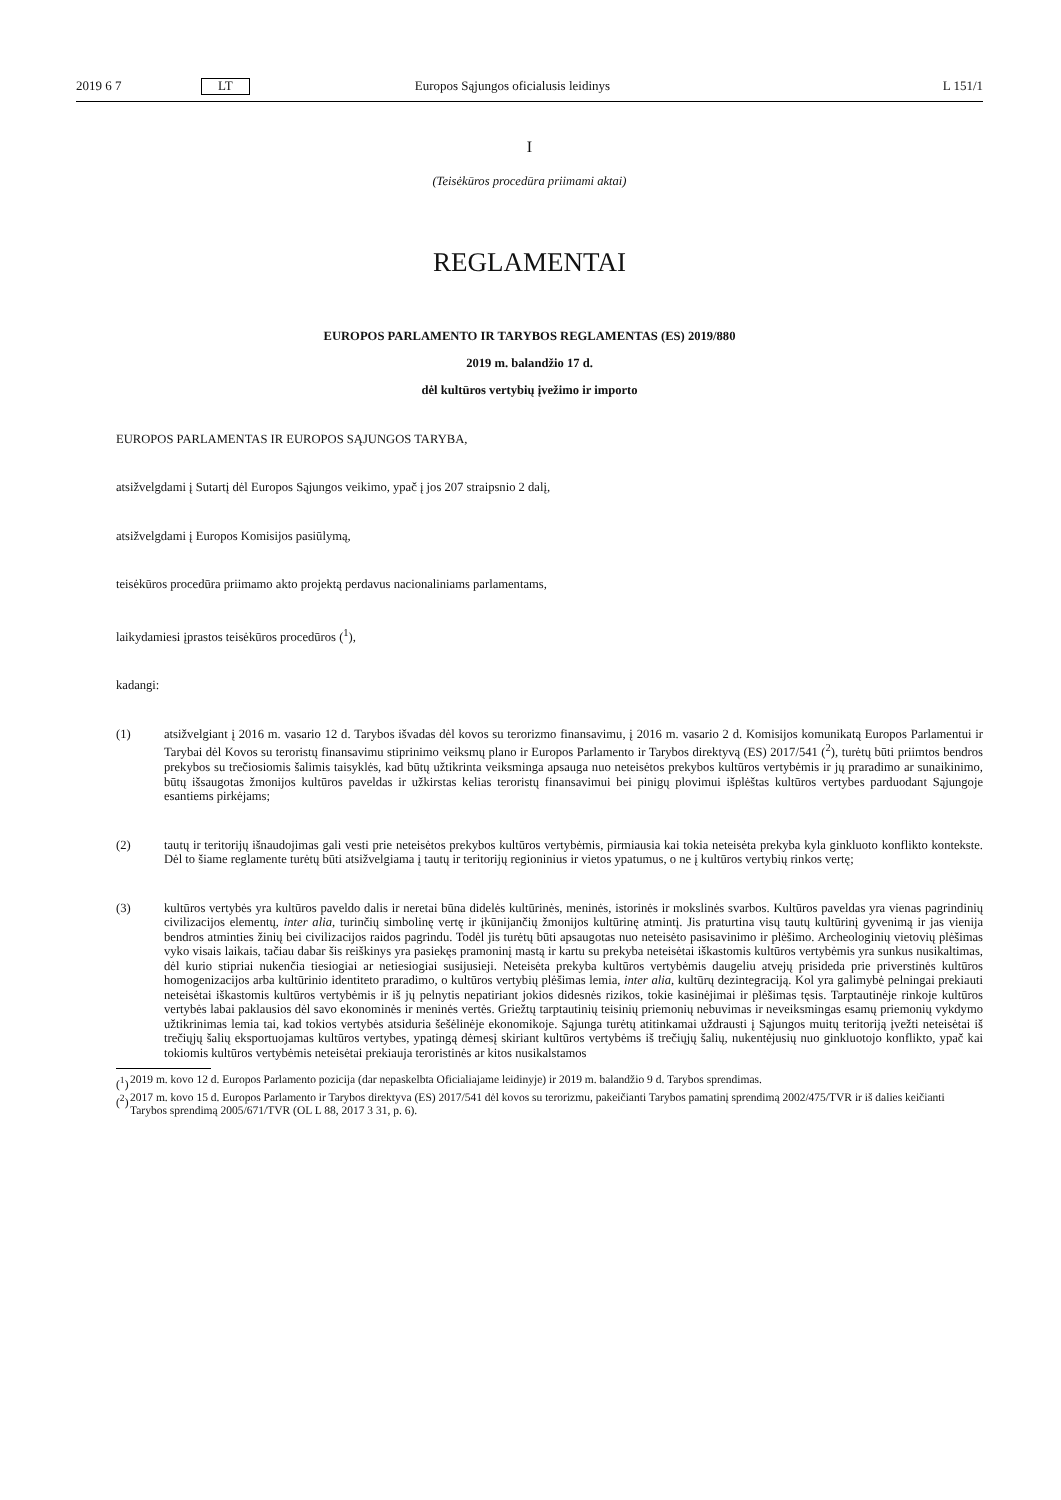2019 6 7 LT Europos Sąjungos oficialusis leidinys L 151/1
I
(Teisėkūros procedūra priimami aktai)
REGLAMENTAI
EUROPOS PARLAMENTO IR TARYBOS REGLAMENTAS (ES) 2019/880
2019 m. balandžio 17 d.
dėl kultūros vertybių įvežimo ir importo
EUROPOS PARLAMENTAS IR EUROPOS SĄJUNGOS TARYBA,
atsižvelgdami į Sutartį dėl Europos Sąjungos veikimo, ypač į jos 207 straipsnio 2 dalį,
atsižvelgdami į Europos Komisijos pasiūlymą,
teisėkūros procedūra priimamo akto projektą perdavus nacionaliniams parlamentams,
laikydamiesi įprastos teisėkūros procedūros (<sup>1</sup>),
kadangi:
(1) atsižvelgiant į 2016 m. vasario 12 d. Tarybos išvadas dėl kovos su terorizmo finansavimu, į 2016 m. vasario 2 d. Komisijos komunikatą Europos Parlamentui ir Tarybai dėl Kovos su teroristų finansavimu stiprinimo veiksmų plano ir Europos Parlamento ir Tarybos direktyvą (ES) 2017/541 (<sup>2</sup>), turėtų būti priimtos bendros prekybos su trečiosiomis šalimis taisyklės, kad būtų užtikrinta veiksminga apsauga nuo neteisėtos prekybos kultūros vertybėmis ir jų praradimo ar sunaikinimo, būtų išsaugotas žmonijos kultūros paveldas ir užkirstas kelias teroristų finansavimui bei pinigų plovimui išplėštas kultūros vertybes parduodant Sąjungoje esantiems pirkėjams;
(2) tautų ir teritorijų išnaudojimas gali vesti prie neteisėtos prekybos kultūros vertybėmis, pirmiausia kai tokia neteisėta prekyba kyla ginkluoto konflikto kontekste. Dėl to šiame reglamente turėtų būti atsižvelgiama į tautų ir teritorijų regioninius ir vietos ypatumus, o ne į kultūros vertybių rinkos vertę;
(3) kultūros vertybės yra kultūros paveldo dalis ir neretai būna didelės kultūrinės, meninės, istorinės ir mokslinės svarbos. Kultūros paveldas yra vienas pagrindinių civilizacijos elementų, inter alia, turinčių simbolinę vertę ir įkūnijančių žmonijos kultūrinę atmintį. Jis praturtina visų tautų kultūrinį gyvenimą ir jas vienija bendros atminties žinių bei civilizacijos raidos pagrindu. Todėl jis turėtų būti apsaugotas nuo neteisėto pasisavinimo ir plėšimo. Archeologinių vietovių plėšimas vyko visais laikais, tačiau dabar šis reiškinys yra pasiekęs pramoninį mastą ir kartu su prekyba neteisėtai iškastomis kultūros vertybėmis yra sunkus nusikaltimas, dėl kurio stipriai nukenčia tiesiogiai ar netiesiogiai susijusieji. Neteisėta prekyba kultūros vertybėmis daugeliu atvejų prisideda prie priverstinės kultūros homogenizacijos arba kultūrinio identiteto praradimo, o kultūros vertybių plėšimas lemia, inter alia, kultūrų dezintegraciją. Kol yra galimybė pelningai prekiauti neteisėtai iškastomis kultūros vertybėmis ir iš jų pelnytis nepatiriant jokios didesnės rizikos, tokie kasinėjimai ir plėšimas tęsis. Tarptautinėje rinkoje kultūros vertybės labai paklausios dėl savo ekonominės ir meninės vertės. Griežtų tarptautinių teisinių priemonių nebuvimas ir neveiksmingas esamų priemonių vykdymo užtikrinimas lemia tai, kad tokios vertybės atsiduria šešėlinėje ekonomikoje. Sąjunga turėtų atitinkamai uždrausti į Sąjungos muitų teritoriją įvežti neteisėtai iš trečiųjų šalių eksportuojamas kultūros vertybes, ypatingą dėmesį skiriant kultūros vertybėms iš trečiųjų šalių, nukentėjusių nuo ginkluotojo konflikto, ypač kai tokiomis kultūros vertybėmis neteisėtai prekiauja teroristinės ar kitos nusikalstamos
(<sup>1</sup>) 2019 m. kovo 12 d. Europos Parlamento pozicija (dar nepaskelbta Oficialiajame leidinyje) ir 2019 m. balandžio 9 d. Tarybos sprendimas.
(<sup>2</sup>) 2017 m. kovo 15 d. Europos Parlamento ir Tarybos direktyva (ES) 2017/541 dėl kovos su terorizmu, pakeičianti Tarybos pamatinį sprendimą 2002/475/TVR ir iš dalies keičianti Tarybos sprendimą 2005/671/TVR (OL L 88, 2017 3 31, p. 6).